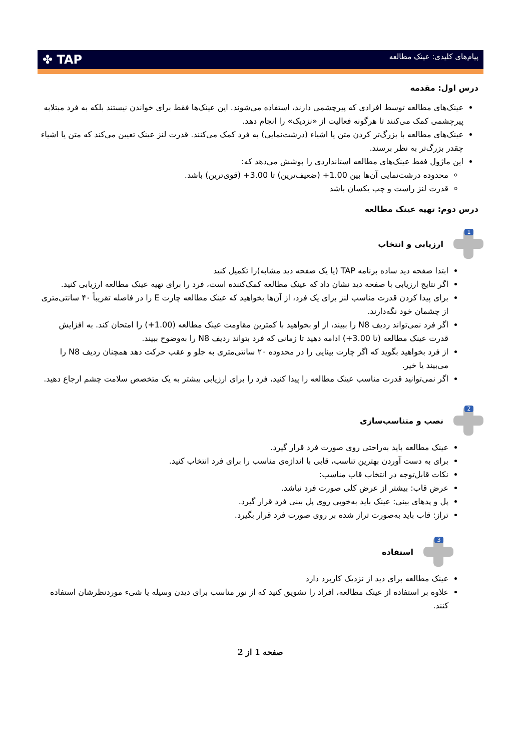پیام‌های کلیدی: عینک مطالعه
✤ TAP
درس اول: مقدمه
عینک‌های مطالعه توسط افرادی که پیرچشمی دارند، استفاده می‌شوند. این عینک‌ها فقط برای خواندن نیستند بلکه به فرد مبتلابه پیرچشمی کمک می‌کنند تا هرگونه فعالیت از «نزدیک» را انجام دهد.
عینک‌های مطالعه با بزرگ‌تر کردن متن یا اشیاء (درشت‌نمایی) به فرد کمک می‌کنند. قدرت لنز عینک تعیین می‌کند که متن یا اشیاء چقدر بزرگ‌تر به نظر برسند.
این ماژول فقط عینک‌های مطالعه استانداردی را پوشش می‌دهد که:
محدوده درشت‌نمایی آن‌ها بین ‎+1.00‎ (ضعیف‌ترین) تا ‎+3.00‎ (قوی‌ترین) باشد.
قدرت لنز راست و چپ یکسان باشد
درس دوم: تهیه عینک مطالعه
1
ارزیابی و انتخاب
ابتدا صفحه دید ساده برنامه TAP (یا یک صفحه دید مشابه)را تکمیل کنید
اگر نتایج ارزیابی با صفحه دید نشان داد که عینک مطالعه کمک‌کننده است، فرد را برای تهیه عینک مطالعه ارزیابی کنید.
برای پیدا کردن قدرت مناسب لنز برای یک فرد، از آن‌ها بخواهید که عینک مطالعه چارت E را در فاصله تقریباً ۴۰ سانتی‌متری از چشمان خود نگه‌دارند.
اگر فرد نمی‌تواند ردیف N8 را ببیند، از او بخواهید با کمترین مقاومت عینک مطالعه (‎+1.00‎) را امتحان کند. به افزایش قدرت عینک مطالعه (تا ‎+3.00‎) ادامه دهید تا زمانی که فرد بتواند ردیف N8 را به‌وضوح ببیند.
از فرد بخواهید بگوید که اگر چارت بینایی را در محدوده ۲۰ سانتی‌متری به جلو و عقب حرکت دهد همچنان ردیف N8 را می‌بیند یا خیر.
اگر نمی‌توانید قدرت مناسب عینک مطالعه را پیدا کنید، فرد را برای ارزیابی بیشتر به یک متخصص سلامت چشم ارجاع دهید.
2
نصب و متناسب‌سازی
عینک مطالعه باید به‌راحتی روی صورت فرد قرار گیرد.
برای به دست آوردن بهترین تناسب، قابی با اندازه‌ی مناسب را برای فرد انتخاب کنید.
نکات قابل‌توجه در انتخاب قاب مناسب:
عرض قاب: بیشتر از عرض کلی صورت فرد نباشد.
پل و پدهای بینی: عینک باید به‌خوبی روی پل بینی فرد قرار گیرد.
تراز: قاب باید به‌صورت تراز شده بر روی صورت فرد قرار بگیرد.
3
استفاده
عینک مطالعه برای دید از نزدیک کاربرد دارد
علاوه بر استفاده از عینک مطالعه، افراد را تشویق کنید که از نور مناسب برای دیدن وسیله یا شیء موردنظرشان استفاده کنند.
صفحه 1 از 2